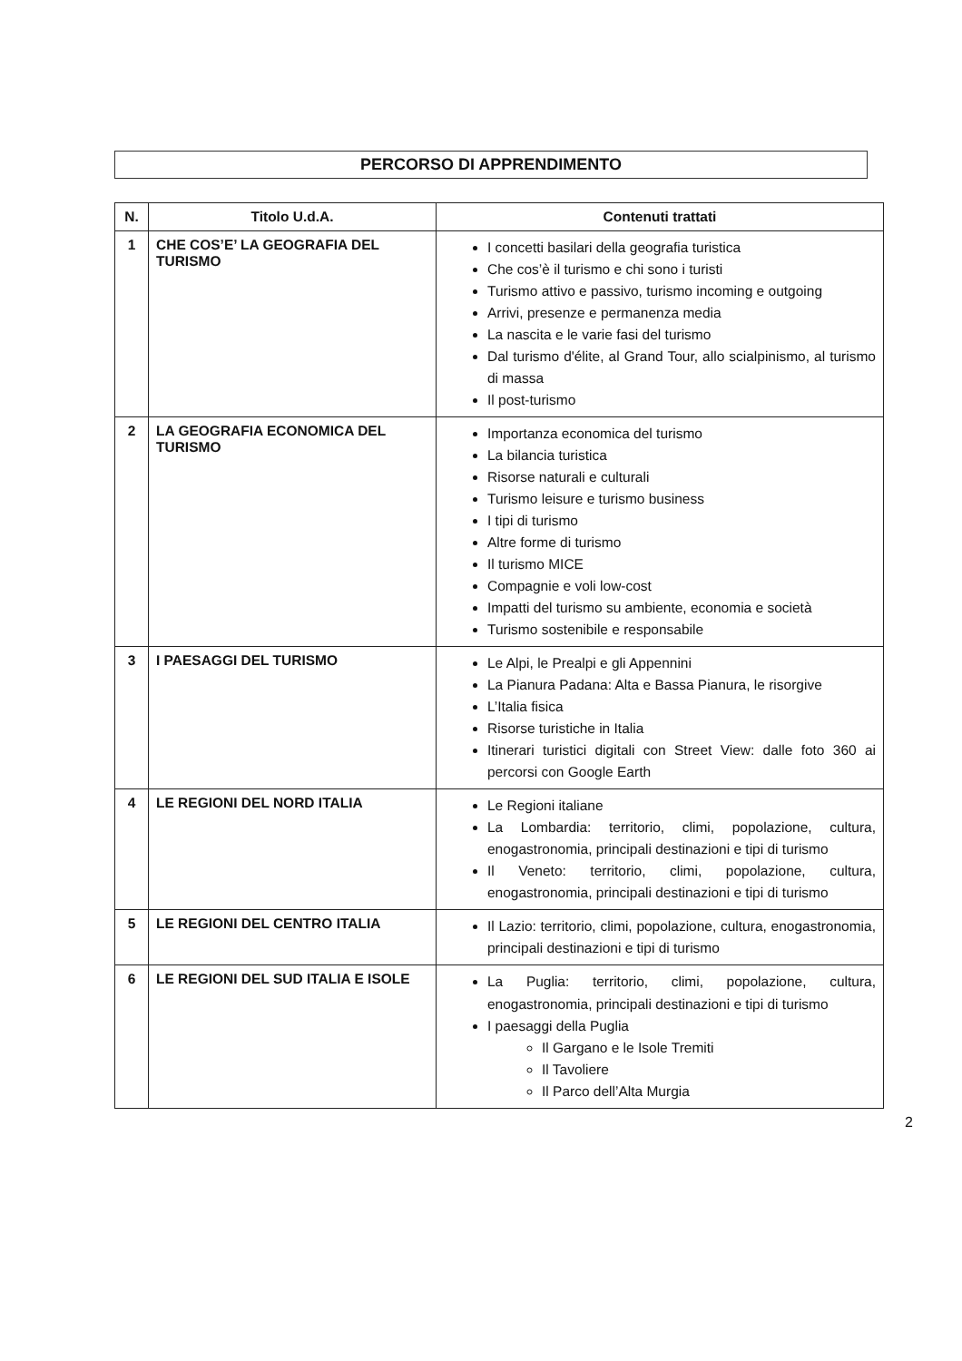PERCORSO DI APPRENDIMENTO
| N. | Titolo U.d.A. | Contenuti trattati |
| --- | --- | --- |
| 1 | CHE COS’E’ LA GEOGRAFIA DEL TURISMO | I concetti basilari della geografia turistica Che cos’è il turismo e chi sono i turisti Turismo attivo e passivo, turismo incoming e outgoing Arrivi, presenze e permanenza media La nascita e le varie fasi del turismo Dal turismo d'élite, al Grand Tour, allo scialpinismo, al turismo di massa Il post-turismo |
| 2 | LA GEOGRAFIA ECONOMICA DEL TURISMO | Importanza economica del turismo La bilancia turistica Risorse naturali e culturali Turismo leisure e turismo business I tipi di turismo Altre forme di turismo Il turismo MICE Compagnie e voli low-cost Impatti del turismo su ambiente, economia e società Turismo sostenibile e responsabile |
| 3 | I PAESAGGI DEL TURISMO | Le Alpi, le Prealpi e gli Appennini La Pianura Padana: Alta e Bassa Pianura, le risorgive L’Italia fisica Risorse turistiche in Italia Itinerari turistici digitali con Street View: dalle foto 360 ai percorsi con Google Earth |
| 4 | LE REGIONI DEL NORD ITALIA | Le Regioni italiane La Lombardia: territorio, climi, popolazione, cultura, enogastronomia, principali destinazioni e tipi di turismo Il Veneto: territorio, climi, popolazione, cultura, enogastronomia, principali destinazioni e tipi di turismo |
| 5 | LE REGIONI DEL CENTRO ITALIA | Il Lazio: territorio, climi, popolazione, cultura, enogastronomia, principali destinazioni e tipi di turismo |
| 6 | LE REGIONI DEL SUD ITALIA E ISOLE | La Puglia: territorio, climi, popolazione, cultura, enogastronomia, principali destinazioni e tipi di turismo I paesaggi della Puglia Il Gargano e le Isole Tremiti Il Tavoliere Il Parco dell’Alta Murgia |
2